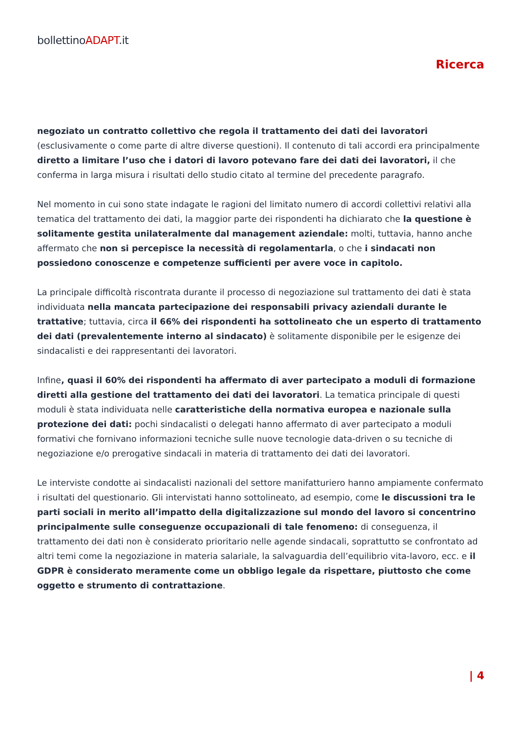bollettinoADAPT.it
Ricerca
negoziato un contratto collettivo che regola il trattamento dei dati dei lavoratori (esclusivamente o come parte di altre diverse questioni). Il contenuto di tali accordi era principalmente diretto a limitare l’uso che i datori di lavoro potevano fare dei dati dei lavoratori, il che conferma in larga misura i risultati dello studio citato al termine del precedente paragrafo.
Nel momento in cui sono state indagate le ragioni del limitato numero di accordi collettivi relativi alla tematica del trattamento dei dati, la maggior parte dei rispondenti ha dichiarato che la questione è solitamente gestita unilateralmente dal management aziendale: molti, tuttavia, hanno anche affermato che non si percepisce la necessità di regolamentarla, o che i sindacati non possiedono conoscenze e competenze sufficienti per avere voce in capitolo.
La principale difficoltà riscontrata durante il processo di negoziazione sul trattamento dei dati è stata individuata nella mancata partecipazione dei responsabili privacy aziendali durante le trattative; tuttavia, circa il 66% dei rispondenti ha sottolineato che un esperto di trattamento dei dati (prevalentemente interno al sindacato) è solitamente disponibile per le esigenze dei sindacalisti e dei rappresentanti dei lavoratori.
Infine, quasi il 60% dei rispondenti ha affermato di aver partecipato a moduli di formazione diretti alla gestione del trattamento dei dati dei lavoratori. La tematica principale di questi moduli è stata individuata nelle caratteristiche della normativa europea e nazionale sulla protezione dei dati: pochi sindacalisti o delegati hanno affermato di aver partecipato a moduli formativi che fornivano informazioni tecniche sulle nuove tecnologie data-driven o su tecniche di negoziazione e/o prerogative sindacali in materia di trattamento dei dati dei lavoratori.
Le interviste condotte ai sindacalisti nazionali del settore manifatturiero hanno ampiamente confermato i risultati del questionario. Gli intervistati hanno sottolineato, ad esempio, come le discussioni tra le parti sociali in merito all’impatto della digitalizzazione sul mondo del lavoro si concentrino principalmente sulle conseguenze occupazionali di tale fenomeno: di conseguenza, il trattamento dei dati non è considerato prioritario nelle agende sindacali, soprattutto se confrontato ad altri temi come la negoziazione in materia salariale, la salvaguardia dell’equilibrio vita-lavoro, ecc. e il GDPR è considerato meramente come un obbligo legale da rispettare, piuttosto che come oggetto e strumento di contrattazione.
| 4